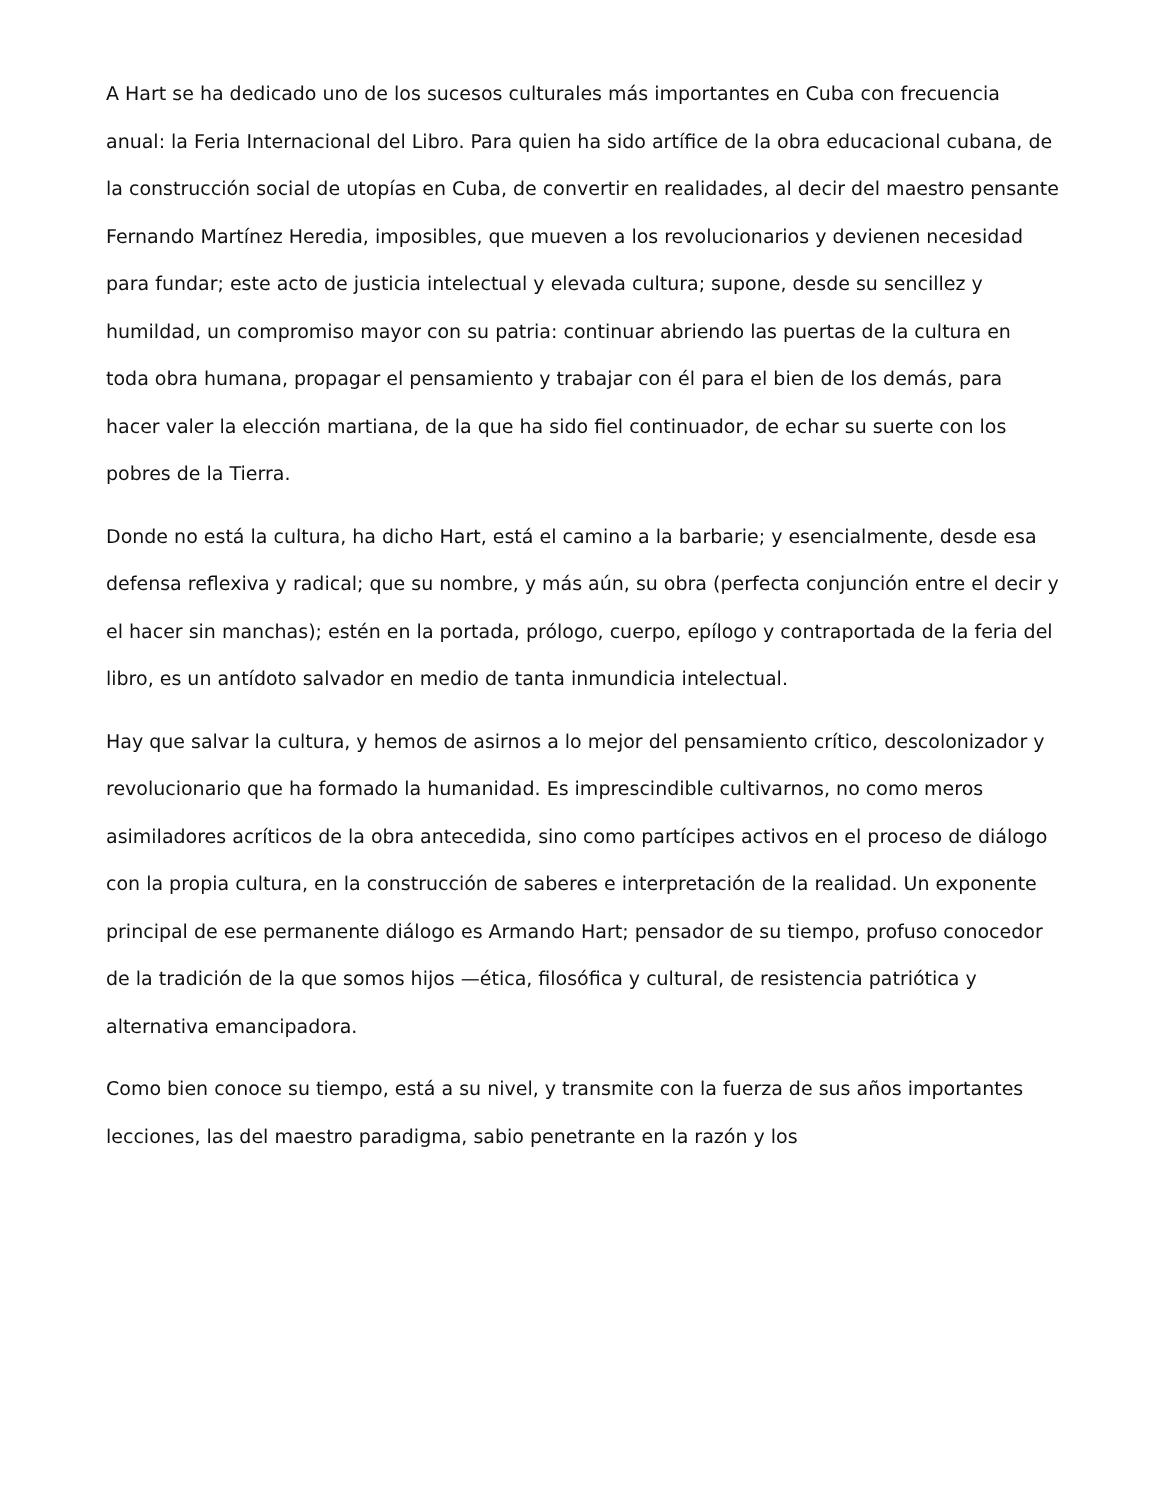A Hart se ha dedicado uno de los sucesos culturales más importantes en Cuba con frecuencia anual: la Feria Internacional del Libro. Para quien ha sido artífice de la obra educacional cubana, de la construcción social de utopías en Cuba, de convertir en realidades, al decir del maestro pensante Fernando Martínez Heredia, imposibles, que mueven a los revolucionarios y devienen necesidad para fundar; este acto de justicia intelectual y elevada cultura; supone, desde su sencillez y humildad, un compromiso mayor con su patria: continuar abriendo las puertas de la cultura en toda obra humana, propagar el pensamiento y trabajar con él para el bien de los demás, para hacer valer la elección martiana, de la que ha sido fiel continuador, de echar su suerte con los pobres de la Tierra.
Donde no está la cultura, ha dicho Hart, está el camino a la barbarie; y esencialmente, desde esa defensa reflexiva y radical; que su nombre, y más aún, su obra (perfecta conjunción entre el decir y el hacer sin manchas); estén en la portada, prólogo, cuerpo, epílogo y contraportada de la feria del libro, es un antídoto salvador en medio de tanta inmundicia intelectual.
Hay que salvar la cultura, y hemos de asirnos a lo mejor del pensamiento crítico, descolonizador y revolucionario que ha formado la humanidad. Es imprescindible cultivarnos, no como meros asimiladores acríticos de la obra antecedida, sino como partícipes activos en el proceso de diálogo con la propia cultura, en la construcción de saberes e interpretación de la realidad. Un exponente principal de ese permanente diálogo es Armando Hart; pensador de su tiempo, profuso conocedor de la tradición de la que somos hijos —ética, filosófica y cultural, de resistencia patriótica y alternativa emancipadora.
Como bien conoce su tiempo, está a su nivel, y transmite con la fuerza de sus años importantes lecciones, las del maestro paradigma, sabio penetrante en la razón y los